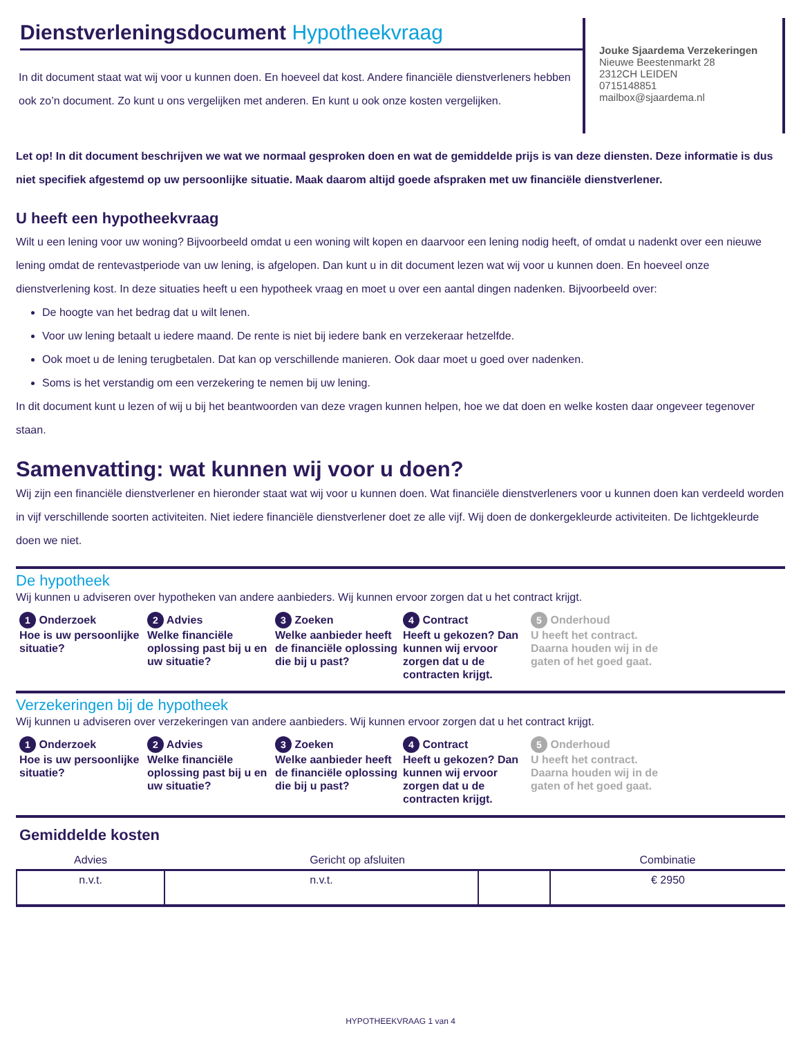Dienstverleningsdocument Hypotheekvraag
In dit document staat wat wij voor u kunnen doen. En hoeveel dat kost. Andere financiële dienstverleners hebben ook zo’n document. Zo kunt u ons vergelijken met anderen. En kunt u ook onze kosten vergelijken.
Jouke Sjaardema Verzekeringen
Nieuwe Beestenmarkt 28
2312CH LEIDEN
0715148851
mailbox@sjaardema.nl
Let op! In dit document beschrijven we wat we normaal gesproken doen en wat de gemiddelde prijs is van deze diensten. Deze informatie is dus niet specifiek afgestemd op uw persoonlijke situatie. Maak daarom altijd goede afspraken met uw financiële dienstverlener.
U heeft een hypotheekvraag
Wilt u een lening voor uw woning? Bijvoorbeeld omdat u een woning wilt kopen en daarvoor een lening nodig heeft, of omdat u nadenkt over een nieuwe lening omdat de rentevastperiode van uw lening, is afgelopen. Dan kunt u in dit document lezen wat wij voor u kunnen doen. En hoeveel onze dienstverlening kost. In deze situaties heeft u een hypotheek vraag en moet u over een aantal dingen nadenken. Bijvoorbeeld over:
De hoogte van het bedrag dat u wilt lenen.
Voor uw lening betaalt u iedere maand. De rente is niet bij iedere bank en verzekeraar hetzelfde.
Ook moet u de lening terugbetalen. Dat kan op verschillende manieren. Ook daar moet u goed over nadenken.
Soms is het verstandig om een verzekering te nemen bij uw lening.
In dit document kunt u lezen of wij u bij het beantwoorden van deze vragen kunnen helpen, hoe we dat doen en welke kosten daar ongeveer tegenover staan.
Samenvatting: wat kunnen wij voor u doen?
Wij zijn een financiële dienstverlener en hieronder staat wat wij voor u kunnen doen. Wat financiële dienstverleners voor u kunnen doen kan verdeeld worden in vijf verschillende soorten activiteiten. Niet iedere financiële dienstverlener doet ze alle vijf. Wij doen de donkergekleurde activiteiten. De lichtgekleurde doen we niet.
De hypotheek
Wij kunnen u adviseren over hypotheken van andere aanbieders. Wij kunnen ervoor zorgen dat u het contract krijgt.
1 Onderzoek
Hoe is uw persoonlijke situatie?
2 Advies
Welke financiële oplossing past bij u en uw situatie?
3 Zoeken
Welke aanbieder heeft de financiële oplossing die bij u past?
4 Contract
Heeft u gekozen? Dan kunnen wij ervoor zorgen dat u de contracten krijgt.
5 Onderhoud
U heeft het contract. Daarna houden wij in de gaten of het goed gaat.
Verzekeringen bij de hypotheek
Wij kunnen u adviseren over verzekeringen van andere aanbieders. Wij kunnen ervoor zorgen dat u het contract krijgt.
1 Onderzoek
Hoe is uw persoonlijke situatie?
2 Advies
Welke financiële oplossing past bij u en uw situatie?
3 Zoeken
Welke aanbieder heeft de financiële oplossing die bij u past?
4 Contract
Heeft u gekozen? Dan kunnen wij ervoor zorgen dat u de contracten krijgt.
5 Onderhoud
U heeft het contract. Daarna houden wij in de gaten of het goed gaat.
Gemiddelde kosten
| Advies | Gericht op afsluiten | | Combinatie |
| --- | --- | --- | --- |
| n.v.t. | n.v.t. | | € 2950 |
HYPOTHEEKVRAAG 1 van 4